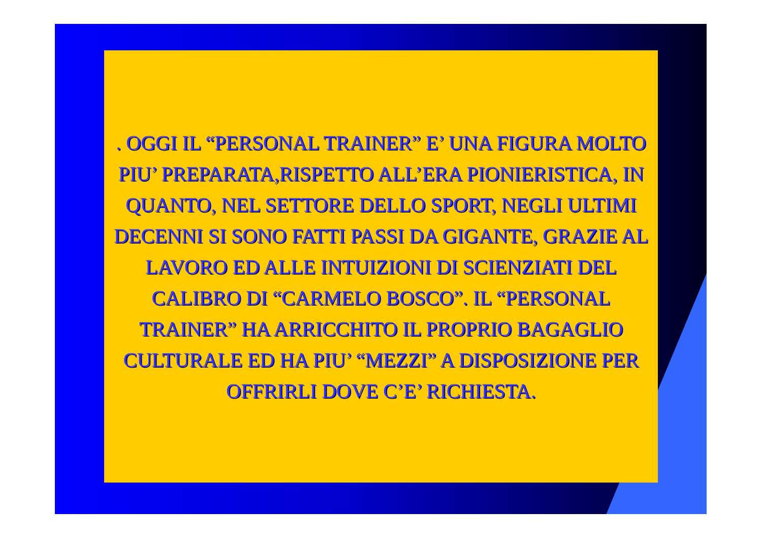. OGGI IL “PERSONAL TRAINER” E’ UNA FIGURA MOLTO PIU’ PREPARATA,RISPETTO ALL’ERA PIONIERISTICA, IN QUANTO, NEL SETTORE DELLO SPORT, NEGLI ULTIMI DECENNI SI SONO FATTI PASSI DA GIGANTE, GRAZIE AL LAVORO ED ALLE INTUIZIONI DI SCIENZIATI DEL CALIBRO DI “CARMELO BOSCO”. IL “PERSONAL TRAINER” HA ARRICCHITO IL PROPRIO BAGAGLIO CULTURALE ED HA PIU’ “MEZZI” A DISPOSIZIONE PER OFFRIRLI DOVE C’E’ RICHIESTA.